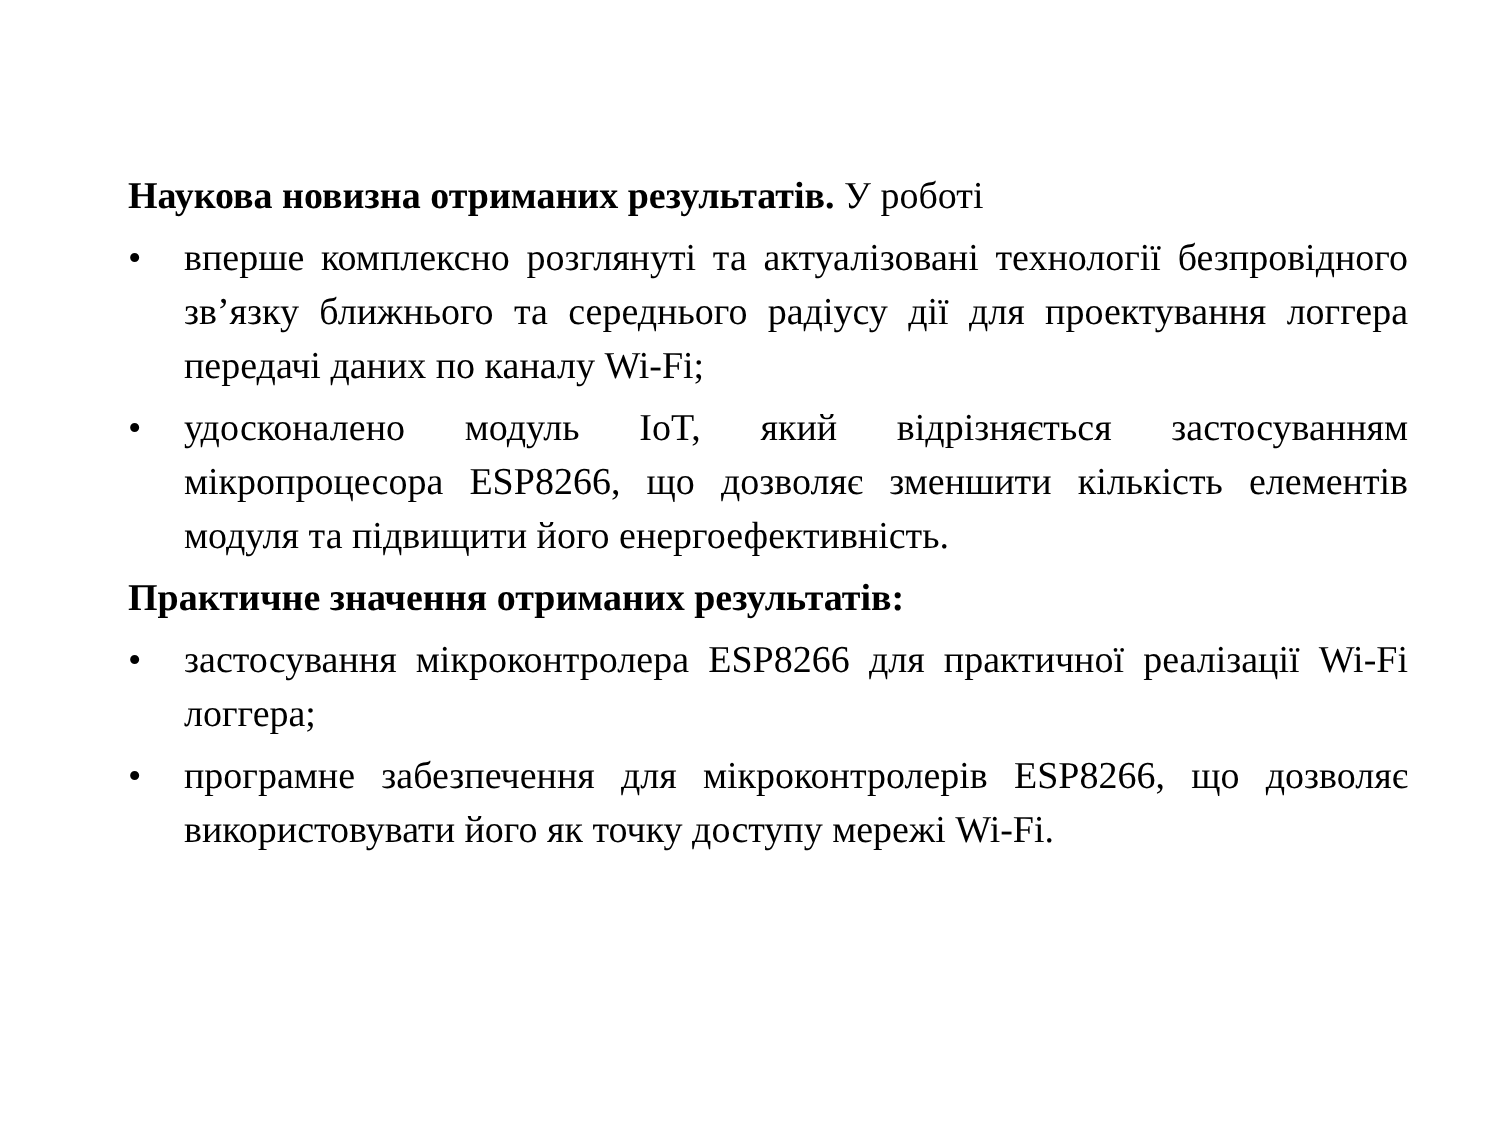Наукова новизна отриманих результатів. У роботі
• вперше комплексно розглянуті та актуалізовані технології безпровідного зв’язку ближнього та середнього радіусу дії для проектування логгера передачі даних по каналу Wi-Fi;
• удосконалено модуль IoT, який відрізняється застосуванням мікропроцесора ESP8266, що дозволяє зменшити кількість елементів модуля та підвищити його енергоефективність.
Практичне значення отриманих результатів:
• застосування мікроконтролера ESP8266 для практичної реалізації Wi-Fi логгера;
• програмне забезпечення для мікроконтролерів ESP8266, що дозволяє використовувати його як точку доступу мережі Wi-Fi.